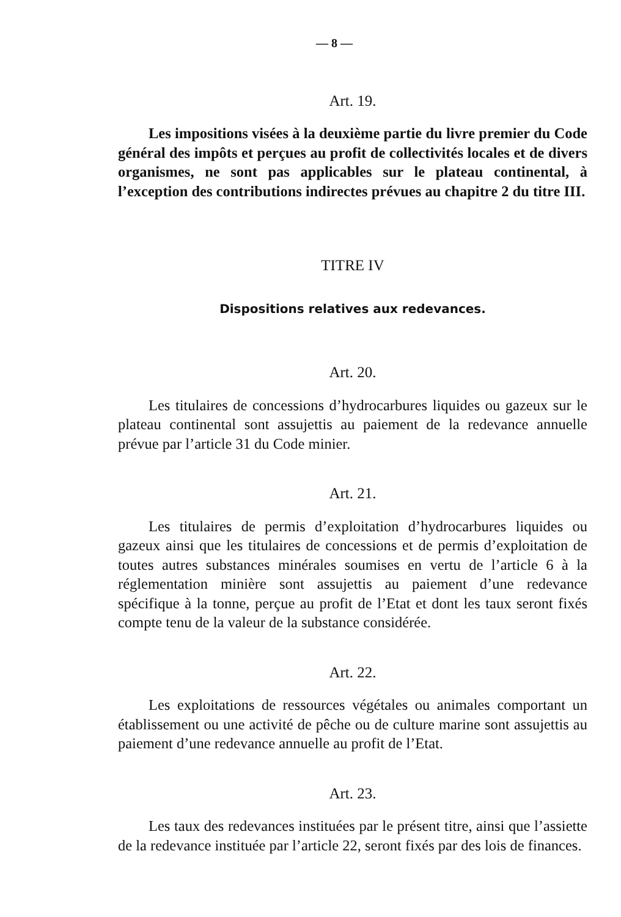— 8 —
Art. 19.
Les impositions visées à la deuxième partie du livre premier du Code général des impôts et perçues au profit de collectivités locales et de divers organismes, ne sont pas applicables sur le plateau continental, à l’exception des contributions indirectes prévues au chapitre 2 du titre III.
TITRE IV
Dispositions relatives aux redevances.
Art. 20.
Les titulaires de concessions d’hydrocarbures liquides ou gazeux sur le plateau continental sont assujettis au paiement de la redevance annuelle prévue par l’article 31 du Code minier.
Art. 21.
Les titulaires de permis d’exploitation d’hydrocarbures liquides ou gazeux ainsi que les titulaires de concessions et de permis d’exploitation de toutes autres substances minérales soumises en vertu de l’article 6 à la réglementation minière sont assujettis au paiement d’une redevance spécifique à la tonne, perçue au profit de l’Etat et dont les taux seront fixés compte tenu de la valeur de la substance considérée.
Art. 22.
Les exploitations de ressources végétales ou animales comportant un établissement ou une activité de pêche ou de culture marine sont assujettis au paiement d’une redevance annuelle au profit de l’Etat.
Art. 23.
Les taux des redevances instituées par le présent titre, ainsi que l’assiette de la redevance instituée par l’article 22, seront fixés par des lois de finances.